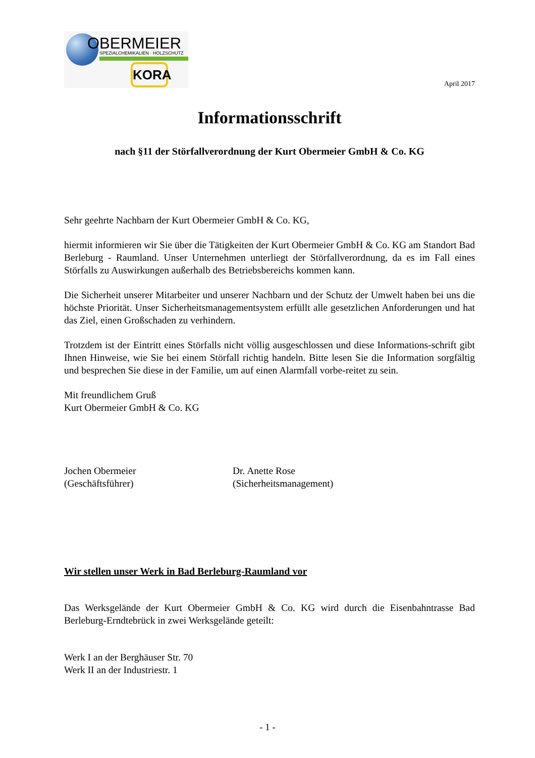OBERMEIER
SPEZIALCHEMIKALIEN · HOLZSCHUTZ
KORA
April 2017
Informationsschrift
nach §11 der Störfallverordnung der Kurt Obermeier GmbH & Co. KG
Sehr geehrte Nachbarn der Kurt Obermeier GmbH & Co. KG,
hiermit informieren wir Sie über die Tätigkeiten der Kurt Obermeier GmbH & Co. KG am Standort Bad Berleburg - Raumland. Unser Unternehmen unterliegt der Störfallverordnung, da es im Fall eines Störfalls zu Auswirkungen außerhalb des Betriebsbereichs kommen kann.
Die Sicherheit unserer Mitarbeiter und unserer Nachbarn und der Schutz der Umwelt haben bei uns die höchste Priorität. Unser Sicherheitsmanagementsystem erfüllt alle gesetzlichen Anforderungen und hat das Ziel, einen Großschaden zu verhindern.
Trotzdem ist der Eintritt eines Störfalls nicht völlig ausgeschlossen und diese Informations-schrift gibt Ihnen Hinweise, wie Sie bei einem Störfall richtig handeln. Bitte lesen Sie die Information sorgfältig und besprechen Sie diese in der Familie, um auf einen Alarmfall vorbe-reitet zu sein.
Mit freundlichem Gruß
Kurt Obermeier GmbH & Co. KG
Jochen Obermeier
(Geschäftsführer)
Dr. Anette Rose
(Sicherheitsmanagement)
Wir stellen unser Werk in Bad Berleburg-Raumland vor
Das Werksgelände der Kurt Obermeier GmbH & Co. KG wird durch die Eisenbahntrasse Bad Berleburg-Erndtebrück in zwei Werksgelände geteilt:
Werk I an der Berghäuser Str. 70
Werk II an der Industriestr. 1
- 1 -